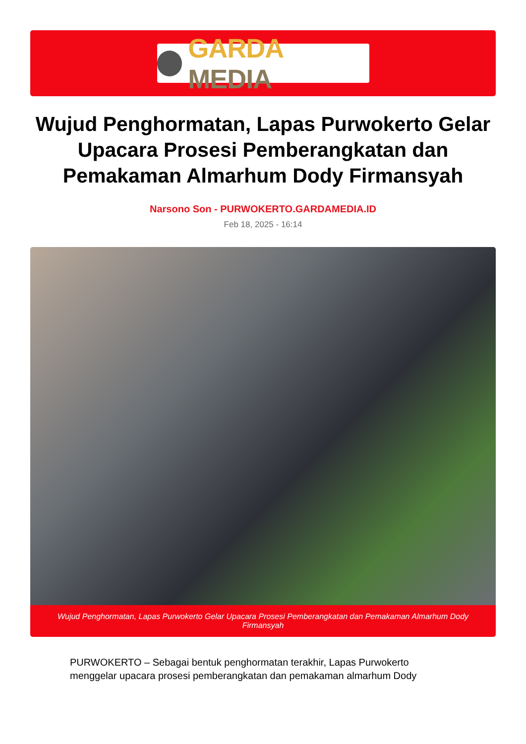GARDA MEDIA
Wujud Penghormatan, Lapas Purwokerto Gelar Upacara Prosesi Pemberangkatan dan Pemakaman Almarhum Dody Firmansyah
Narsono Son - PURWOKERTO.GARDAMEDIA.ID
Feb 18, 2025 - 16:14
Wujud Penghormatan, Lapas Purwokerto Gelar Upacara Prosesi Pemberangkatan dan Pemakaman Almarhum Dody Firmansyah
PURWOKERTO – Sebagai bentuk penghormatan terakhir, Lapas Purwokerto menggelar upacara prosesi pemberangkatan dan pemakaman almarhum Dody